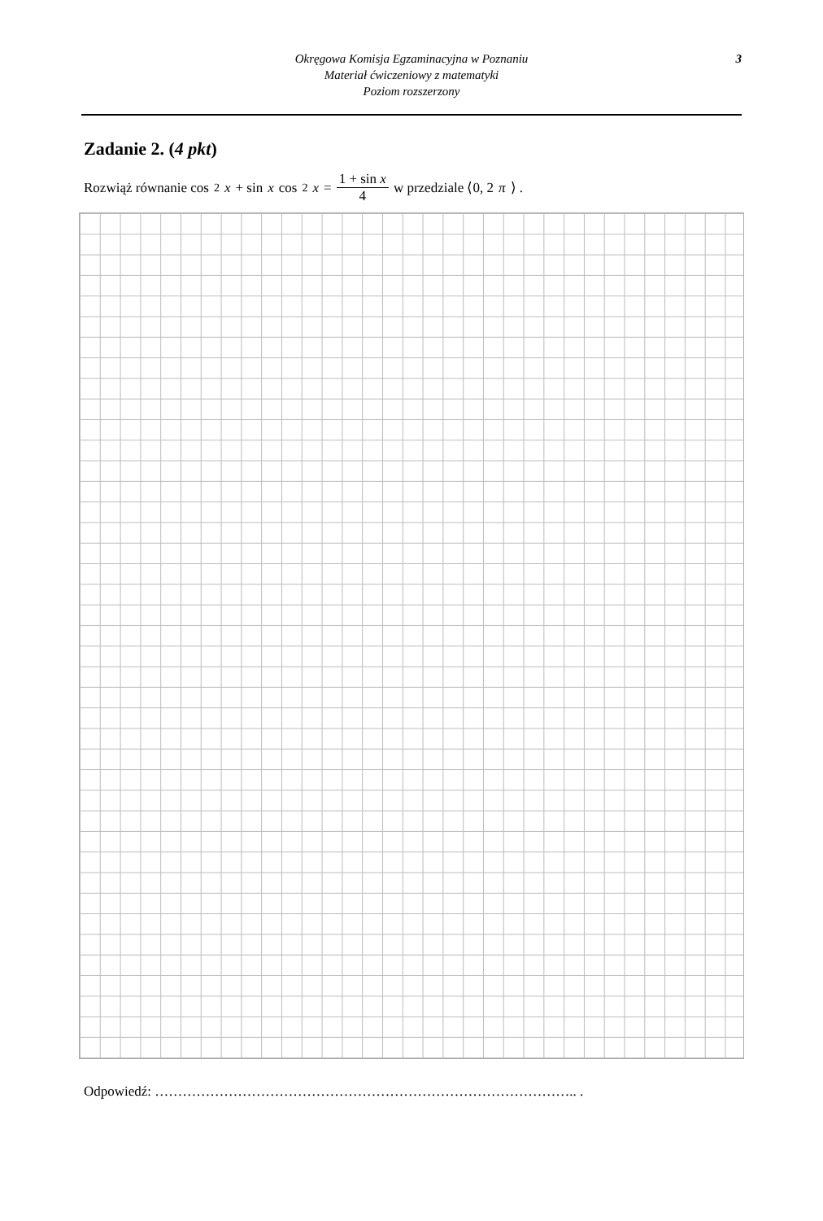Okręgowa Komisja Egzaminacyjna w Poznaniu
Materiał ćwiczeniowy z matematyki
Poziom rozszerzony
3
Zadanie 2. (4 pkt)
Rozwiąż równanie cos<sup>2</sup> x + sin x cos<sup>2</sup> x = 1 + sin x 4 w przedziale ⟨0, 2 π ⟩ .
Odpowiedź: ……………………………………………………………………………….. .